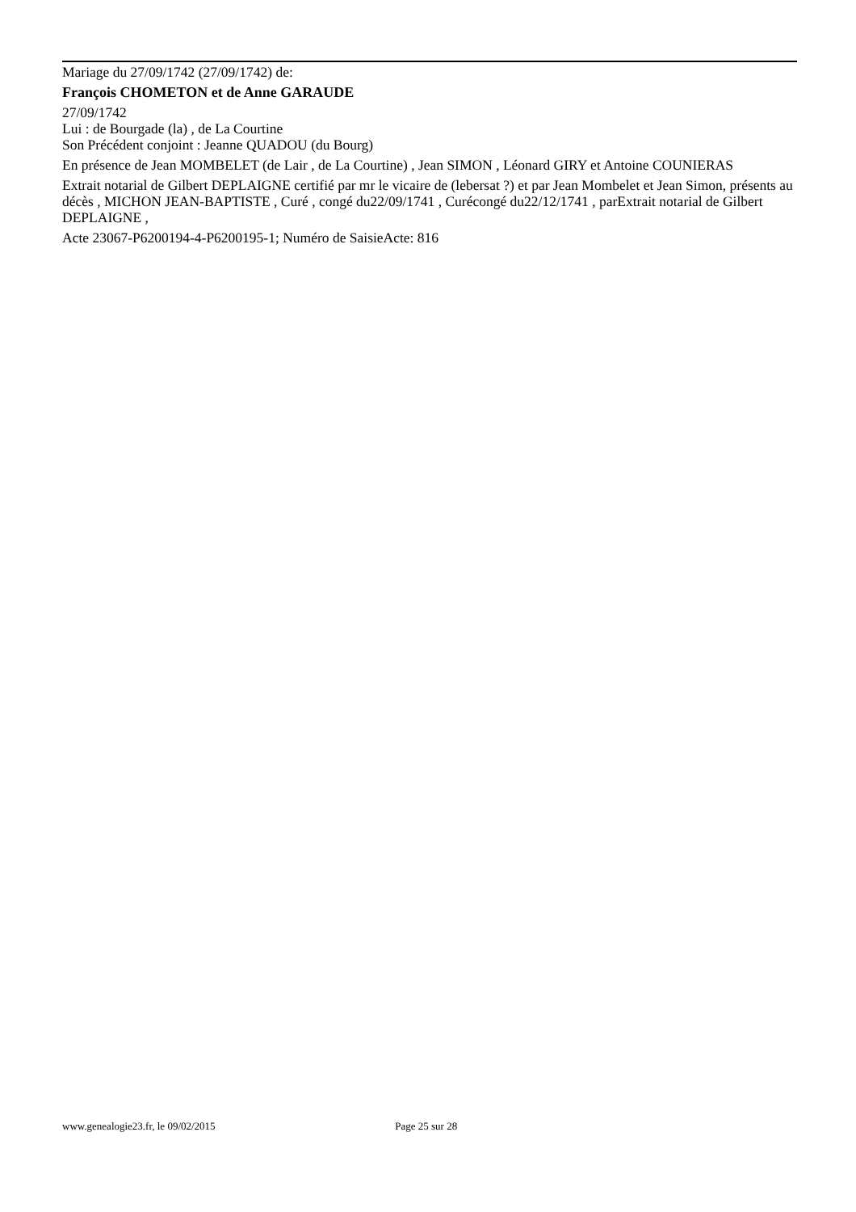Mariage du 27/09/1742 (27/09/1742) de:
François CHOMETON et de Anne GARAUDE
27/09/1742
Lui : de Bourgade (la) , de La Courtine
Son Précédent conjoint : Jeanne QUADOU (du Bourg)
En présence de Jean MOMBELET (de Lair , de La Courtine) , Jean SIMON , Léonard GIRY et Antoine COUNIERAS
Extrait notarial de Gilbert DEPLAIGNE certifié par mr le vicaire de (lebersat ?) et par Jean Mombelet et Jean Simon, présents au décès , MICHON JEAN-BAPTISTE , Curé , congé du22/09/1741 , Curécongé du22/12/1741 , parExtrait notarial de Gilbert DEPLAIGNE ,
Acte 23067-P6200194-4-P6200195-1; Numéro de SaisieActe: 816
www.genealogie23.fr, le 09/02/2015 Page 25 sur 28